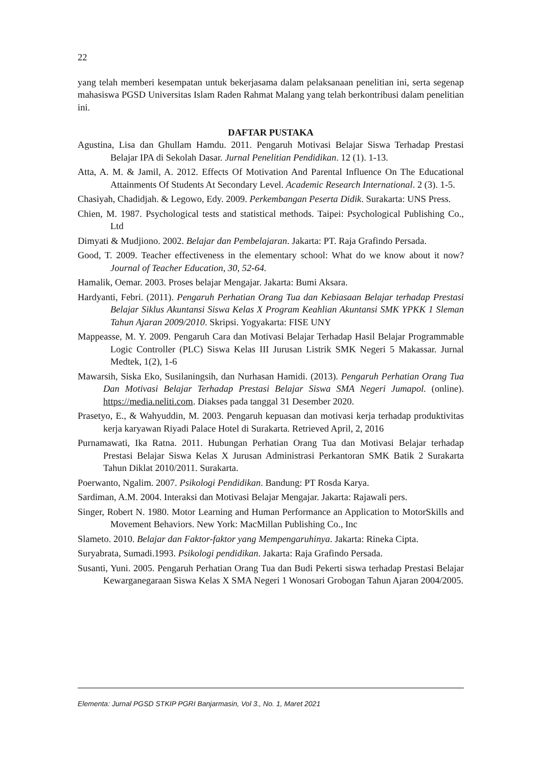22
yang telah memberi kesempatan untuk bekerjasama dalam pelaksanaan penelitian ini, serta segenap mahasiswa PGSD Universitas Islam Raden Rahmat Malang yang telah berkontribusi dalam penelitian ini.
DAFTAR PUSTAKA
Agustina, Lisa dan Ghullam Hamdu. 2011. Pengaruh Motivasi Belajar Siswa Terhadap Prestasi Belajar IPA di Sekolah Dasar. Jurnal Penelitian Pendidikan. 12 (1). 1-13.
Atta, A. M. & Jamil, A. 2012. Effects Of Motivation And Parental Influence On The Educational Attainments Of Students At Secondary Level. Academic Research International. 2 (3). 1-5.
Chasiyah, Chadidjah. & Legowo, Edy. 2009. Perkembangan Peserta Didik. Surakarta: UNS Press.
Chien, M. 1987. Psychological tests and statistical methods. Taipei: Psychological Publishing Co., Ltd
Dimyati & Mudjiono. 2002. Belajar dan Pembelajaran. Jakarta: PT. Raja Grafindo Persada.
Good, T. 2009. Teacher effectiveness in the elementary school: What do we know about it now? Journal of Teacher Education, 30, 52-64.
Hamalik, Oemar. 2003. Proses belajar Mengajar. Jakarta: Bumi Aksara.
Hardyanti, Febri. (2011). Pengaruh Perhatian Orang Tua dan Kebiasaan Belajar terhadap Prestasi Belajar Siklus Akuntansi Siswa Kelas X Program Keahlian Akuntansi SMK YPKK 1 Sleman Tahun Ajaran 2009/2010. Skripsi. Yogyakarta: FISE UNY
Mappeasse, M. Y. 2009. Pengaruh Cara dan Motivasi Belajar Terhadap Hasil Belajar Programmable Logic Controller (PLC) Siswa Kelas III Jurusan Listrik SMK Negeri 5 Makassar. Jurnal Medtek, 1(2), 1-6
Mawarsih, Siska Eko, Susilaningsih, dan Nurhasan Hamidi. (2013). Pengaruh Perhatian Orang Tua Dan Motivasi Belajar Terhadap Prestasi Belajar Siswa SMA Negeri Jumapol. (online). https://media.neliti.com. Diakses pada tanggal 31 Desember 2020.
Prasetyo, E., & Wahyuddin, M. 2003. Pengaruh kepuasan dan motivasi kerja terhadap produktivitas kerja karyawan Riyadi Palace Hotel di Surakarta. Retrieved April, 2, 2016
Purnamawati, Ika Ratna. 2011. Hubungan Perhatian Orang Tua dan Motivasi Belajar terhadap Prestasi Belajar Siswa Kelas X Jurusan Administrasi Perkantoran SMK Batik 2 Surakarta Tahun Diklat 2010/2011. Surakarta.
Poerwanto, Ngalim. 2007. Psikologi Pendidikan. Bandung: PT Rosda Karya.
Sardiman, A.M. 2004. Interaksi dan Motivasi Belajar Mengajar. Jakarta: Rajawali pers.
Singer, Robert N. 1980. Motor Learning and Human Performance an Application to MotorSkills and Movement Behaviors. New York: MacMillan Publishing Co., Inc
Slameto. 2010. Belajar dan Faktor-faktor yang Mempengaruhinya. Jakarta: Rineka Cipta.
Suryabrata, Sumadi.1993. Psikologi pendidikan. Jakarta: Raja Grafindo Persada.
Susanti, Yuni. 2005. Pengaruh Perhatian Orang Tua dan Budi Pekerti siswa terhadap Prestasi Belajar Kewarganegaraan Siswa Kelas X SMA Negeri 1 Wonosari Grobogan Tahun Ajaran 2004/2005.
Elementa: Jurnal PGSD STKIP PGRI Banjarmasin, Vol 3., No. 1, Maret 2021